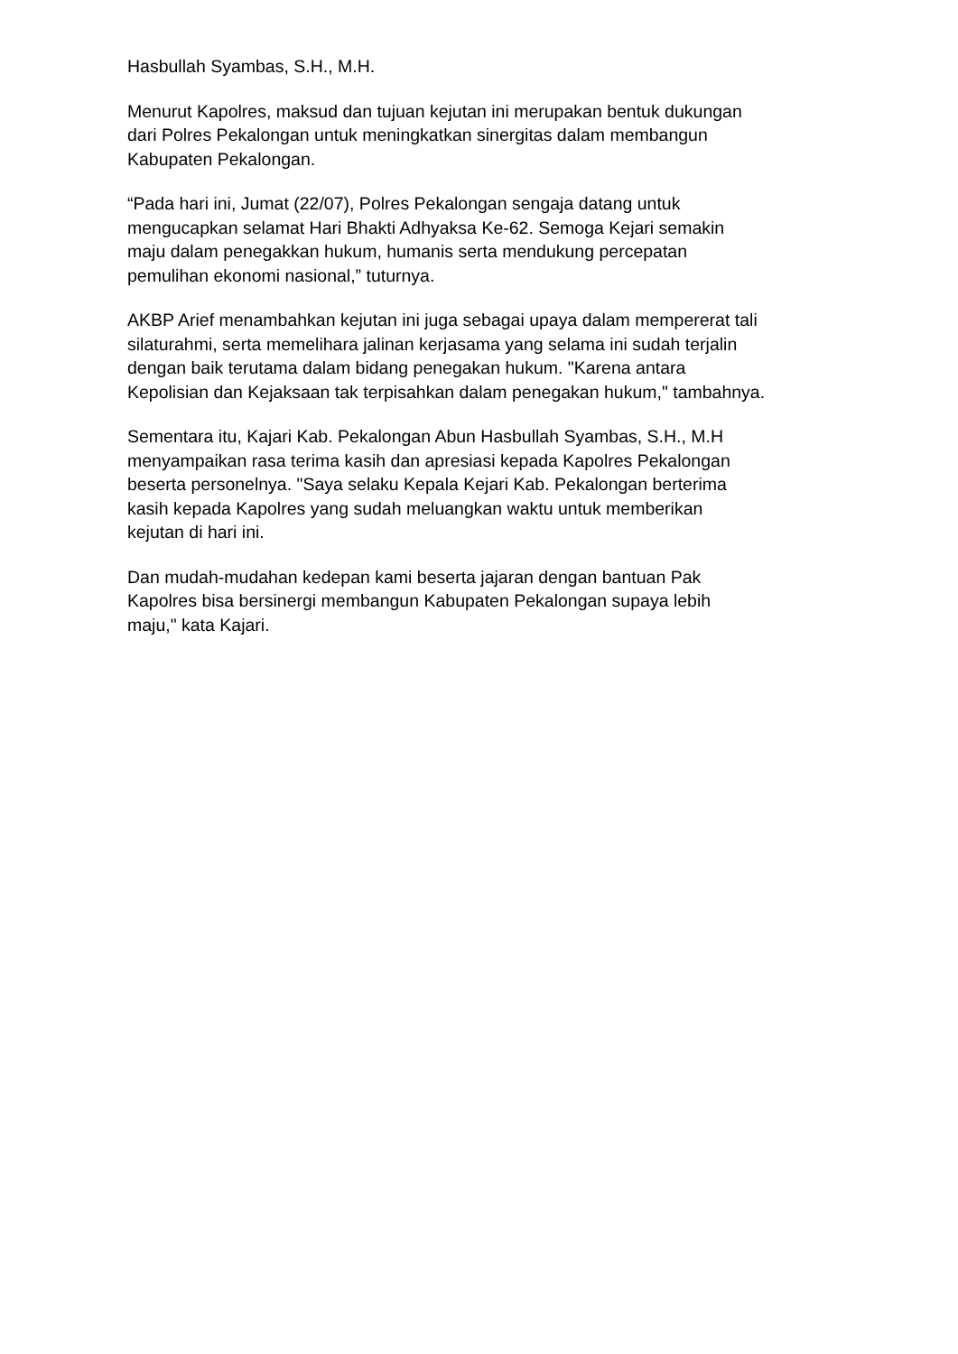Hasbullah Syambas, S.H., M.H.
Menurut Kapolres, maksud dan tujuan kejutan ini merupakan bentuk dukungan
dari Polres Pekalongan untuk meningkatkan sinergitas dalam membangun
Kabupaten Pekalongan.
“Pada hari ini, Jumat (22/07), Polres Pekalongan sengaja datang untuk
mengucapkan selamat Hari Bhakti Adhyaksa Ke-62. Semoga Kejari semakin
maju dalam penegakkan hukum, humanis serta mendukung percepatan
pemulihan ekonomi nasional,” tuturnya.
AKBP Arief menambahkan kejutan ini juga sebagai upaya dalam mempererat tali
silaturahmi, serta memelihara jalinan kerjasama yang selama ini sudah terjalin
dengan baik terutama dalam bidang penegakan hukum. "Karena antara
Kepolisian dan Kejaksaan tak terpisahkan dalam penegakan hukum," tambahnya.
Sementara itu, Kajari Kab. Pekalongan Abun Hasbullah Syambas, S.H., M.H
menyampaikan rasa terima kasih dan apresiasi kepada Kapolres Pekalongan
beserta personelnya. "Saya selaku Kepala Kejari Kab. Pekalongan berterima
kasih kepada Kapolres yang sudah meluangkan waktu untuk memberikan
kejutan di hari ini.
Dan mudah-mudahan kedepan kami beserta jajaran dengan bantuan Pak
Kapolres bisa bersinergi membangun Kabupaten Pekalongan supaya lebih
maju," kata Kajari.